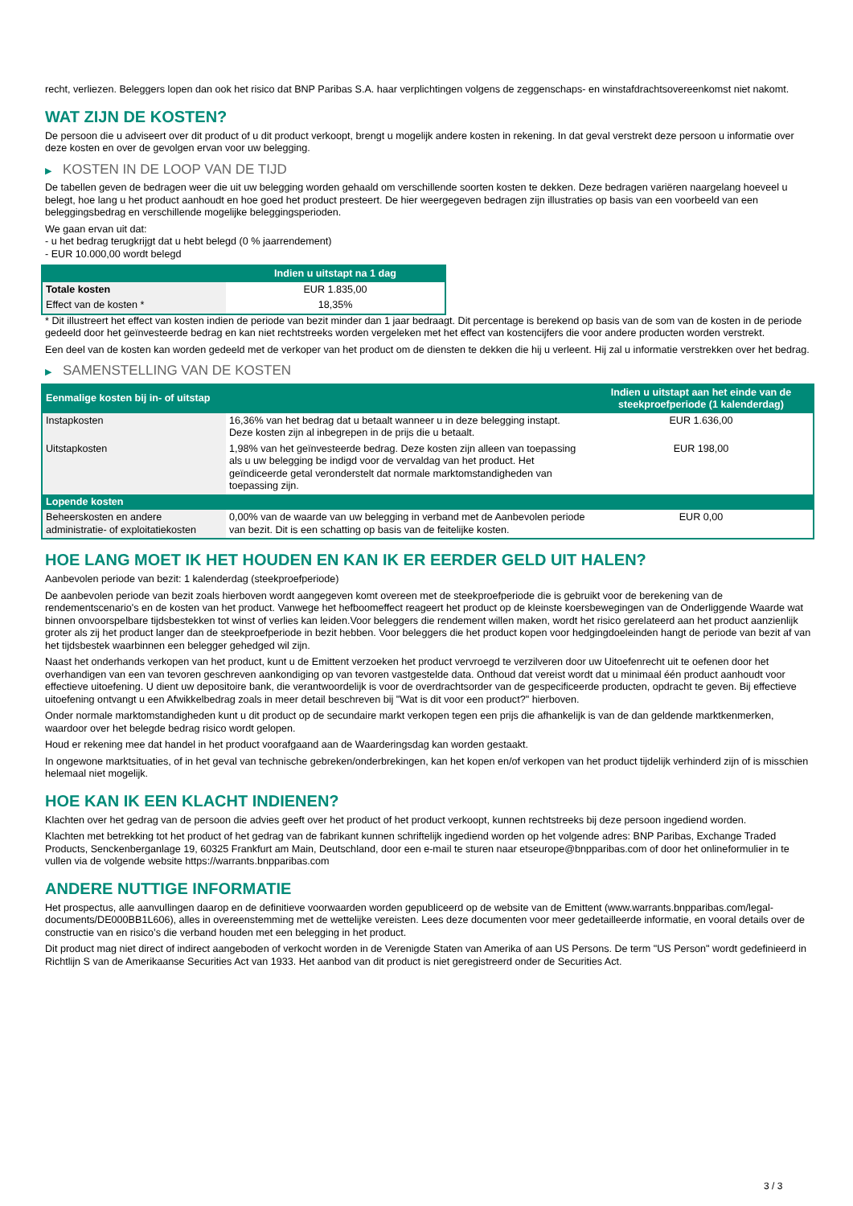recht, verliezen. Beleggers lopen dan ook het risico dat BNP Paribas S.A. haar verplichtingen volgens de zeggenschaps- en winstafdrachtsovereenkomst niet nakomt.
WAT ZIJN DE KOSTEN?
De persoon die u adviseert over dit product of u dit product verkoopt, brengt u mogelijk andere kosten in rekening. In dat geval verstrekt deze persoon u informatie over deze kosten en over de gevolgen ervan voor uw belegging.
▶ KOSTEN IN DE LOOP VAN DE TIJD
De tabellen geven de bedragen weer die uit uw belegging worden gehaald om verschillende soorten kosten te dekken. Deze bedragen variëren naargelang hoeveel u belegt, hoe lang u het product aanhoudt en hoe goed het product presteert. De hier weergegeven bedragen zijn illustraties op basis van een voorbeeld van een beleggingsbedrag en verschillende mogelijke beleggingsperioden.
We gaan ervan uit dat:
- u het bedrag terugkrijgt dat u hebt belegd (0 % jaarrendement)
- EUR 10.000,00 wordt belegd
| | Indien u uitstapt na 1 dag |
| --- | --- |
| Totale kosten | EUR 1.835,00 |
| Effect van de kosten * | 18,35% |
* Dit illustreert het effect van kosten indien de periode van bezit minder dan 1 jaar bedraagt. Dit percentage is berekend op basis van de som van de kosten in de periode gedeeld door het geïnvesteerde bedrag en kan niet rechtstreeks worden vergeleken met het effect van kostencijfers die voor andere producten worden verstrekt.
Een deel van de kosten kan worden gedeeld met de verkoper van het product om de diensten te dekken die hij u verleent. Hij zal u informatie verstrekken over het bedrag.
▶ SAMENSTELLING VAN DE KOSTEN
| Eenmalige kosten bij in- of uitstap | | Indien u uitstapt aan het einde van de steekproefperiode (1 kalenderdag) |
| --- | --- | --- |
| Instapkosten | 16,36% van het bedrag dat u betaalt wanneer u in deze belegging instapt. Deze kosten zijn al inbegrepen in de prijs die u betaalt. | EUR 1.636,00 |
| Uitstapkosten | 1,98% van het geïnvesteerde bedrag. Deze kosten zijn alleen van toepassing als u uw belegging be indigd voor de vervaldag van het product. Het geïndiceerde getal veronderstelt dat normale marktomstandigheden van toepassing zijn. | EUR 198,00 |
| Lopende kosten | | |
| Beheerskosten en andere administratie- of exploitatiekosten | 0,00% van de waarde van uw belegging in verband met de Aanbevolen periode van bezit. Dit is een schatting op basis van de feitelijke kosten. | EUR 0,00 |
HOE LANG MOET IK HET HOUDEN EN KAN IK ER EERDER GELD UIT HALEN?
Aanbevolen periode van bezit: 1 kalenderdag (steekproefperiode)
De aanbevolen periode van bezit zoals hierboven wordt aangegeven komt overeen met de steekproefperiode die is gebruikt voor de berekening van de rendementscenario's en de kosten van het product. Vanwege het hefboomeffect reageert het product op de kleinste koersbewegingen van de Onderliggende Waarde wat binnen onvoorspelbare tijdsbestekken tot winst of verlies kan leiden.Voor beleggers die rendement willen maken, wordt het risico gerelateerd aan het product aanzienlijk groter als zij het product langer dan de steekproefperiode in bezit hebben. Voor beleggers die het product kopen voor hedgingdoeleinden hangt de periode van bezit af van het tijdsbestek waarbinnen een belegger gehedged wil zijn.
Naast het onderhands verkopen van het product, kunt u de Emittent verzoeken het product vervroegd te verzilveren door uw Uitoefenrecht uit te oefenen door het overhandigen van een van tevoren geschreven aankondiging op van tevoren vastgestelde data. Onthoud dat vereist wordt dat u minimaal één product aanhoudt voor effectieve uitoefening. U dient uw depositoire bank, die verantwoordelijk is voor de overdrachtsorder van de gespecificeerde producten, opdracht te geven. Bij effectieve uitoefening ontvangt u een Afwikkelbedrag zoals in meer detail beschreven bij "Wat is dit voor een product?" hierboven.
Onder normale marktomstandigheden kunt u dit product op de secundaire markt verkopen tegen een prijs die afhankelijk is van de dan geldende marktkenmerken, waardoor over het belegde bedrag risico wordt gelopen.
Houd er rekening mee dat handel in het product voorafgaand aan de Waarderingsdag kan worden gestaakt.
In ongewone marktsituaties, of in het geval van technische gebreken/onderbrekingen, kan het kopen en/of verkopen van het product tijdelijk verhinderd zijn of is misschien helemaal niet mogelijk.
HOE KAN IK EEN KLACHT INDIENEN?
Klachten over het gedrag van de persoon die advies geeft over het product of het product verkoopt, kunnen rechtstreeks bij deze persoon ingediend worden.
Klachten met betrekking tot het product of het gedrag van de fabrikant kunnen schriftelijk ingediend worden op het volgende adres: BNP Paribas, Exchange Traded Products, Senckenberganlage 19, 60325 Frankfurt am Main, Deutschland, door een e-mail te sturen naar etseurope@bnpparibas.com of door het onlineformulier in te vullen via de volgende website https://warrants.bnpparibas.com
ANDERE NUTTIGE INFORMATIE
Het prospectus, alle aanvullingen daarop en de definitieve voorwaarden worden gepubliceerd op de website van de Emittent (www.warrants.bnpparibas.com/legal-documents/DE000BB1L606), alles in overeenstemming met de wettelijke vereisten. Lees deze documenten voor meer gedetailleerde informatie, en vooral details over de constructie van en risico’s die verband houden met een belegging in het product.
Dit product mag niet direct of indirect aangeboden of verkocht worden in de Verenigde Staten van Amerika of aan US Persons. De term "US Person" wordt gedefinieerd in Richtlijn S van de Amerikaanse Securities Act van 1933. Het aanbod van dit product is niet geregistreerd onder de Securities Act.
3 / 3